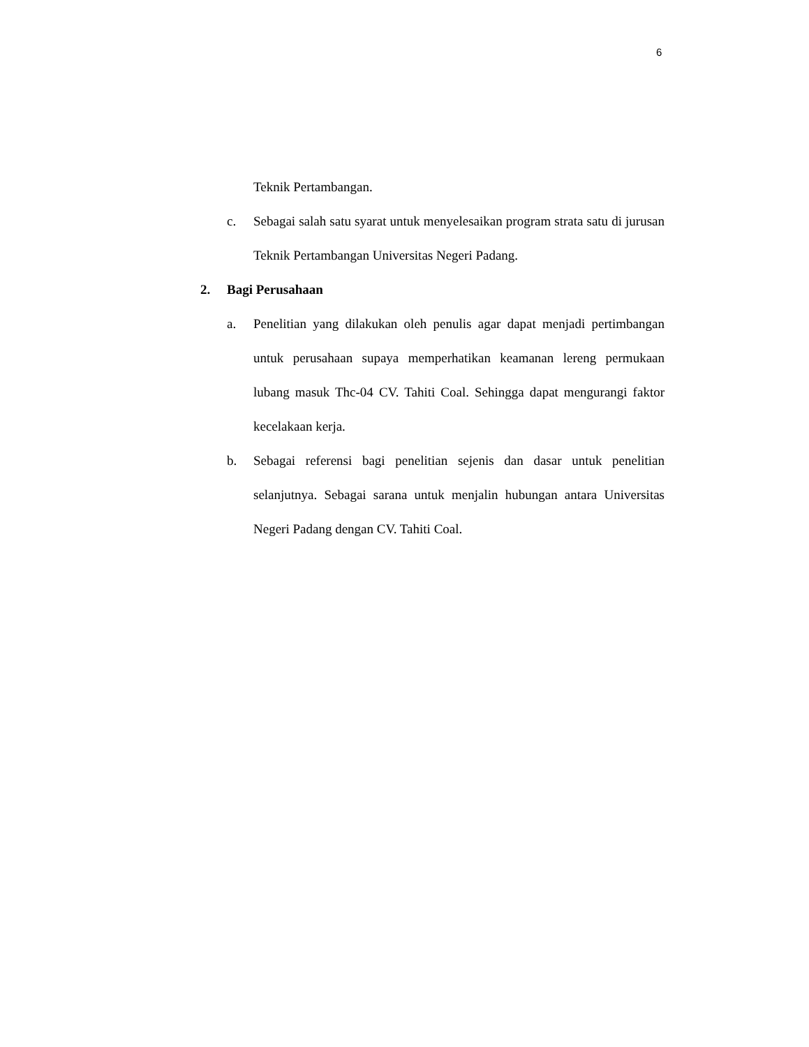6
Teknik Pertambangan.
c. Sebagai salah satu syarat untuk menyelesaikan program strata satu di jurusan Teknik Pertambangan Universitas Negeri Padang.
2. Bagi Perusahaan
a. Penelitian yang dilakukan oleh penulis agar dapat menjadi pertimbangan untuk perusahaan supaya memperhatikan keamanan lereng permukaan lubang masuk Thc-04 CV. Tahiti Coal. Sehingga dapat mengurangi faktor kecelakaan kerja.
b. Sebagai referensi bagi penelitian sejenis dan dasar untuk penelitian selanjutnya. Sebagai sarana untuk menjalin hubungan antara Universitas Negeri Padang dengan CV. Tahiti Coal.